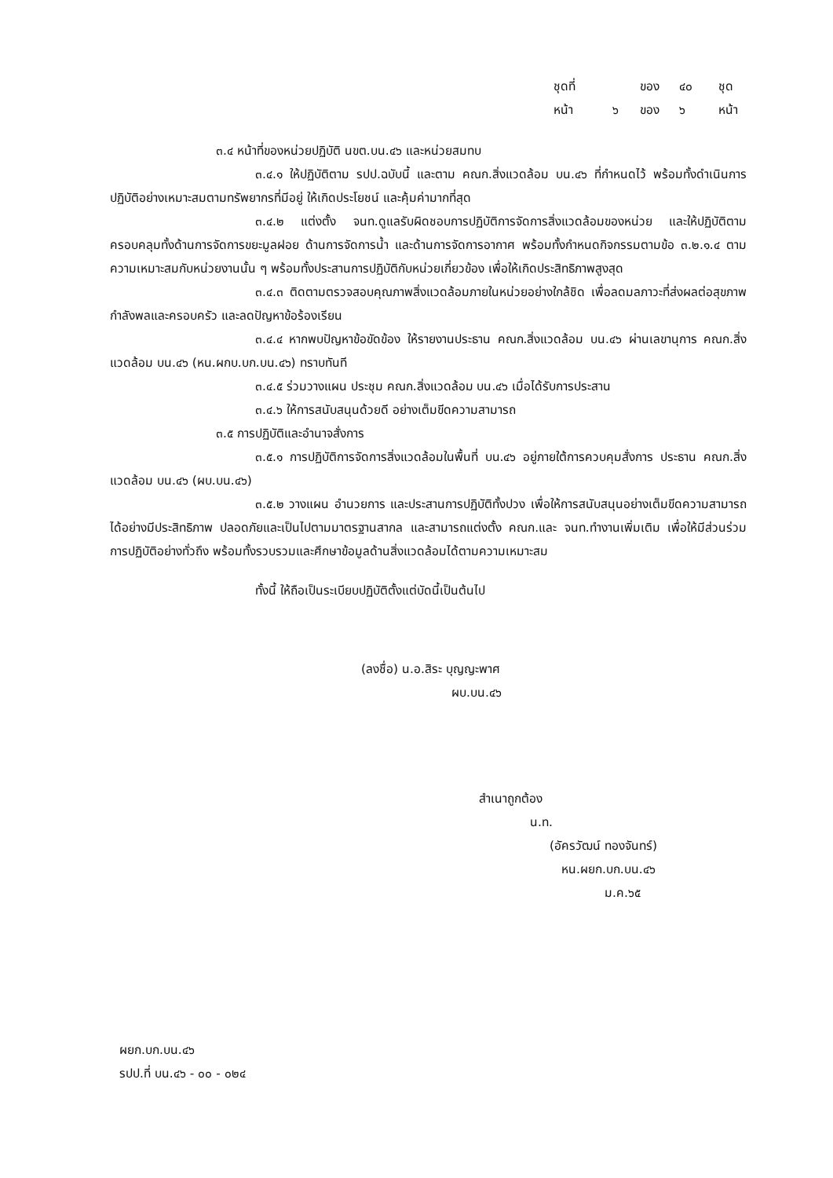ชุดที่ ของ ๔๐ ชุด
หน้า ๖ ของ ๖ หน้า
๓.๔ หน้าที่ของหน่วยปฏิบัติ นขต.บน.๔๖ และหน่วยสมทบ
๓.๔.๑ ให้ปฏิบัติตาม รปป.ฉบับนี้ และตาม คณก.สิ่งแวดล้อม บน.๔๖ ที่กำหนดไว้ พร้อมทั้งดำเนินการปฏิบัติอย่างเหมาะสมตามทรัพยากรที่มีอยู่ ให้เกิดประโยชน์ และคุ้มค่ามากที่สุด
๓.๔.๒ แต่งตั้ง จนท.ดูแลรับผิดชอบการปฏิบัติการจัดการสิ่งแวดล้อมของหน่วย และให้ปฏิบัติตาม ครอบคลุมทั้งด้านการจัดการขยะมูลฝอย ด้านการจัดการน้ำ และด้านการจัดการอากาศ พร้อมทั้งกำหนดกิจกรรมตามข้อ ๓.๒.๑.๔ ตามความเหมาะสมกับหน่วยงานนั้น ๆ พร้อมทั้งประสานการปฏิบัติกับหน่วยเกี่ยวข้อง เพื่อให้เกิดประสิทธิภาพสูงสุด
๓.๔.๓ ติดตามตรวจสอบคุณภาพสิ่งแวดล้อมภายในหน่วยอย่างใกล้ชิด เพื่อลดมลภาวะที่ส่งผลต่อสุขภาพกำลังพลและครอบครัว และลดปัญหาข้อร้องเรียน
๓.๔.๔ หากพบปัญหาข้อขัดข้อง ให้รายงานประธาน คณก.สิ่งแวดล้อม บน.๔๖ ผ่านเลขานุการ คณก.สิ่งแวดล้อม บน.๔๖ (หน.ผกบ.บก.บน.๔๖) ทราบทันที
๓.๔.๕ ร่วมวางแผน ประชุม คณก.สิ่งแวดล้อม บน.๔๖ เมื่อได้รับการประสาน
๓.๔.๖ ให้การสนับสนุนด้วยดี อย่างเต็มขีดความสามารถ
๓.๕ การปฏิบัติและอำนาจสั่งการ
๓.๕.๑ การปฏิบัติการจัดการสิ่งแวดล้อมในพื้นที่ บน.๔๖ อยู่ภายใต้การควบคุมสั่งการ ประธาน คณก.สิ่งแวดล้อม บน.๔๖ (ผบ.บน.๔๖)
๓.๕.๒ วางแผน อำนวยการ และประสานการปฏิบัติทั้งปวง เพื่อให้การสนับสนุนอย่างเต็มขีดความสามารถ ได้อย่างมีประสิทธิภาพ ปลอดภัยและเป็นไปตามมาตรฐานสากล และสามารถแต่งตั้ง คณก.และ จนท.ทำงานเพิ่มเติม เพื่อให้มีส่วนร่วม การปฏิบัติอย่างทั่วถึง พร้อมทั้งรวบรวมและศึกษาข้อมูลด้านสิ่งแวดล้อมได้ตามความเหมาะสม
ทั้งนี้ ให้ถือเป็นระเบียบปฏิบัติตั้งแต่บัดนี้เป็นต้นไป
(ลงชื่อ) น.อ.สิระ บุญญะพาศ
ผบ.บน.๔๖
สำเนาถูกต้อง
น.ท.
(อัครวัฒน์ ทองจันทร์)
หน.ผยก.บก.บน.๔๖
ม.ค.๖๕
ผยก.บก.บน.๔๖
รปป.ที่ บน.๔๖ - ๐๐ - ๐๒๔